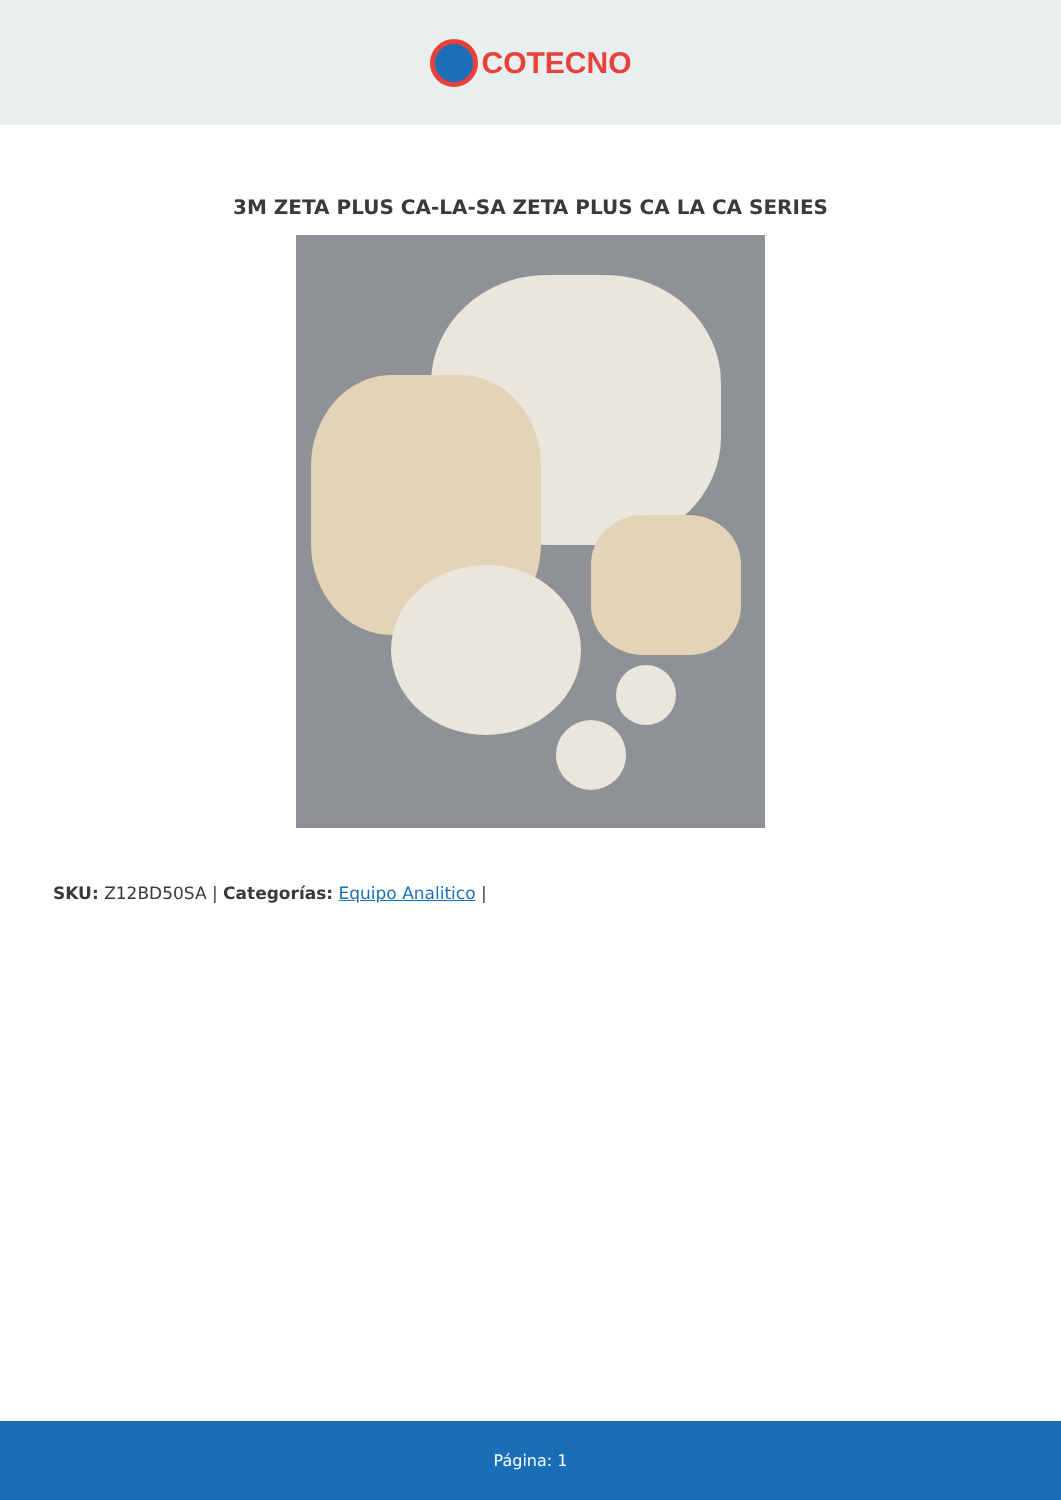COTECNO
3M ZETA PLUS CA-LA-SA ZETA PLUS CA LA CA SERIES
SKU: Z12BD50SA | Categorías: Equipo Analitico |
Página: 1